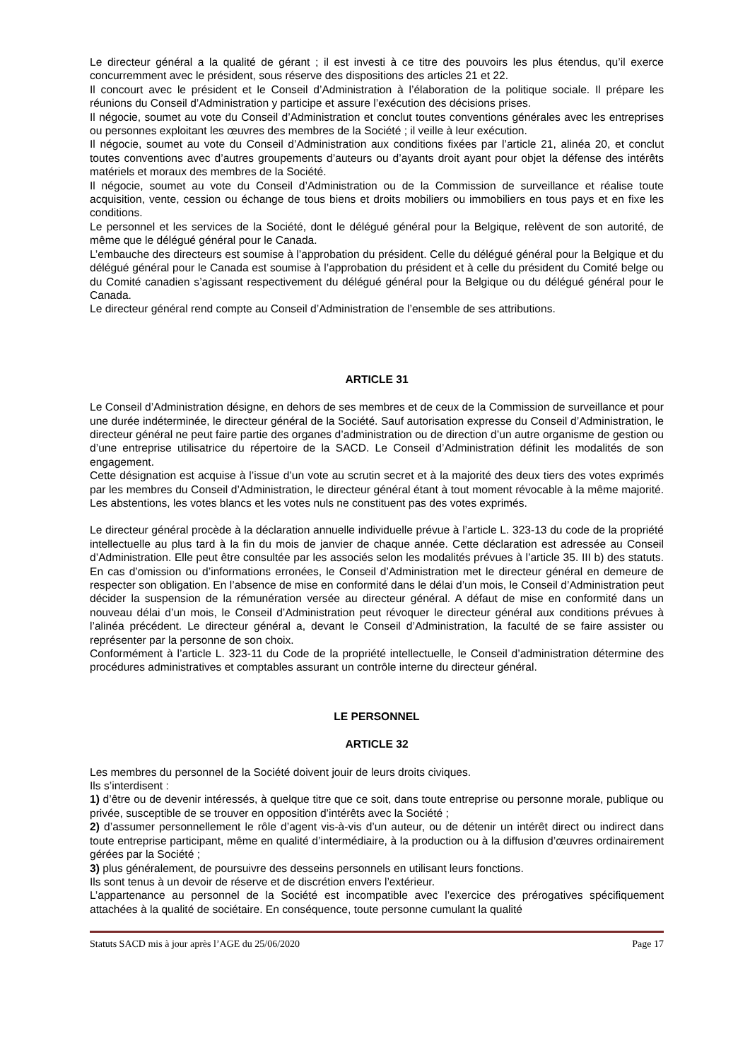Le directeur général a la qualité de gérant ; il est investi à ce titre des pouvoirs les plus étendus, qu’il exerce concurremment avec le président, sous réserve des dispositions des articles 21 et 22.
Il concourt avec le président et le Conseil d’Administration à l’élaboration de la politique sociale. Il prépare les réunions du Conseil d’Administration y participe et assure l’exécution des décisions prises.
Il négocie, soumet au vote du Conseil d’Administration et conclut toutes conventions générales avec les entreprises ou personnes exploitant les œuvres des membres de la Société ; il veille à leur exécution.
Il négocie, soumet au vote du Conseil d’Administration aux conditions fixées par l’article 21, alinéa 20, et conclut toutes conventions avec d’autres groupements d’auteurs ou d’ayants droit ayant pour objet la défense des intérêts matériels et moraux des membres de la Société.
Il négocie, soumet au vote du Conseil d’Administration ou de la Commission de surveillance et réalise toute acquisition, vente, cession ou échange de tous biens et droits mobiliers ou immobiliers en tous pays et en fixe les conditions.
Le personnel et les services de la Société, dont le délégué général pour la Belgique, relèvent de son autorité, de même que le délégué général pour le Canada.
L’embauche des directeurs est soumise à l’approbation du président. Celle du délégué général pour la Belgique et du délégué général pour le Canada est soumise à l’approbation du président et à celle du président du Comité belge ou du Comité canadien s’agissant respectivement du délégué général pour la Belgique ou du délégué général pour le Canada.
Le directeur général rend compte au Conseil d’Administration de l’ensemble de ses attributions.
ARTICLE 31
Le Conseil d’Administration désigne, en dehors de ses membres et de ceux de la Commission de surveillance et pour une durée indéterminée, le directeur général de la Société. Sauf autorisation expresse du Conseil d’Administration, le directeur général ne peut faire partie des organes d’administration ou de direction d’un autre organisme de gestion ou d’une entreprise utilisatrice du répertoire de la SACD. Le Conseil d’Administration définit les modalités de son engagement.
Cette désignation est acquise à l’issue d’un vote au scrutin secret et à la majorité des deux tiers des votes exprimés par les membres du Conseil d’Administration, le directeur général étant à tout moment révocable à la même majorité. Les abstentions, les votes blancs et les votes nuls ne constituent pas des votes exprimés.
Le directeur général procède à la déclaration annuelle individuelle prévue à l’article L. 323-13 du code de la propriété intellectuelle au plus tard à la fin du mois de janvier de chaque année. Cette déclaration est adressée au Conseil d’Administration. Elle peut être consultée par les associés selon les modalités prévues à l’article 35. III b) des statuts. En cas d’omission ou d’informations erronées, le Conseil d’Administration met le directeur général en demeure de respecter son obligation. En l’absence de mise en conformité dans le délai d’un mois, le Conseil d’Administration peut décider la suspension de la rémunération versée au directeur général. A défaut de mise en conformité dans un nouveau délai d’un mois, le Conseil d’Administration peut révoquer le directeur général aux conditions prévues à l’alinéa précédent. Le directeur général a, devant le Conseil d’Administration, la faculté de se faire assister ou représenter par la personne de son choix.
Conformément à l’article L. 323-11 du Code de la propriété intellectuelle, le Conseil d’administration détermine des procédures administratives et comptables assurant un contrôle interne du directeur général.
LE PERSONNEL
ARTICLE 32
Les membres du personnel de la Société doivent jouir de leurs droits civiques.
Ils s’interdisent :
1) d’être ou de devenir intéressés, à quelque titre que ce soit, dans toute entreprise ou personne morale, publique ou privée, susceptible de se trouver en opposition d’intérêts avec la Société ;
2) d’assumer personnellement le rôle d’agent vis-à-vis d’un auteur, ou de détenir un intérêt direct ou indirect dans toute entreprise participant, même en qualité d’intermédiaire, à la production ou à la diffusion d’œuvres ordinairement gérées par la Société ;
3) plus généralement, de poursuivre des desseins personnels en utilisant leurs fonctions.
Ils sont tenus à un devoir de réserve et de discrétion envers l’extérieur.
L’appartenance au personnel de la Société est incompatible avec l’exercice des prérogatives spécifiquement attachées à la qualité de sociétaire. En conséquence, toute personne cumulant la qualité
Statuts SACD mis à jour après l’AGE du 25/06/2020 Page 17